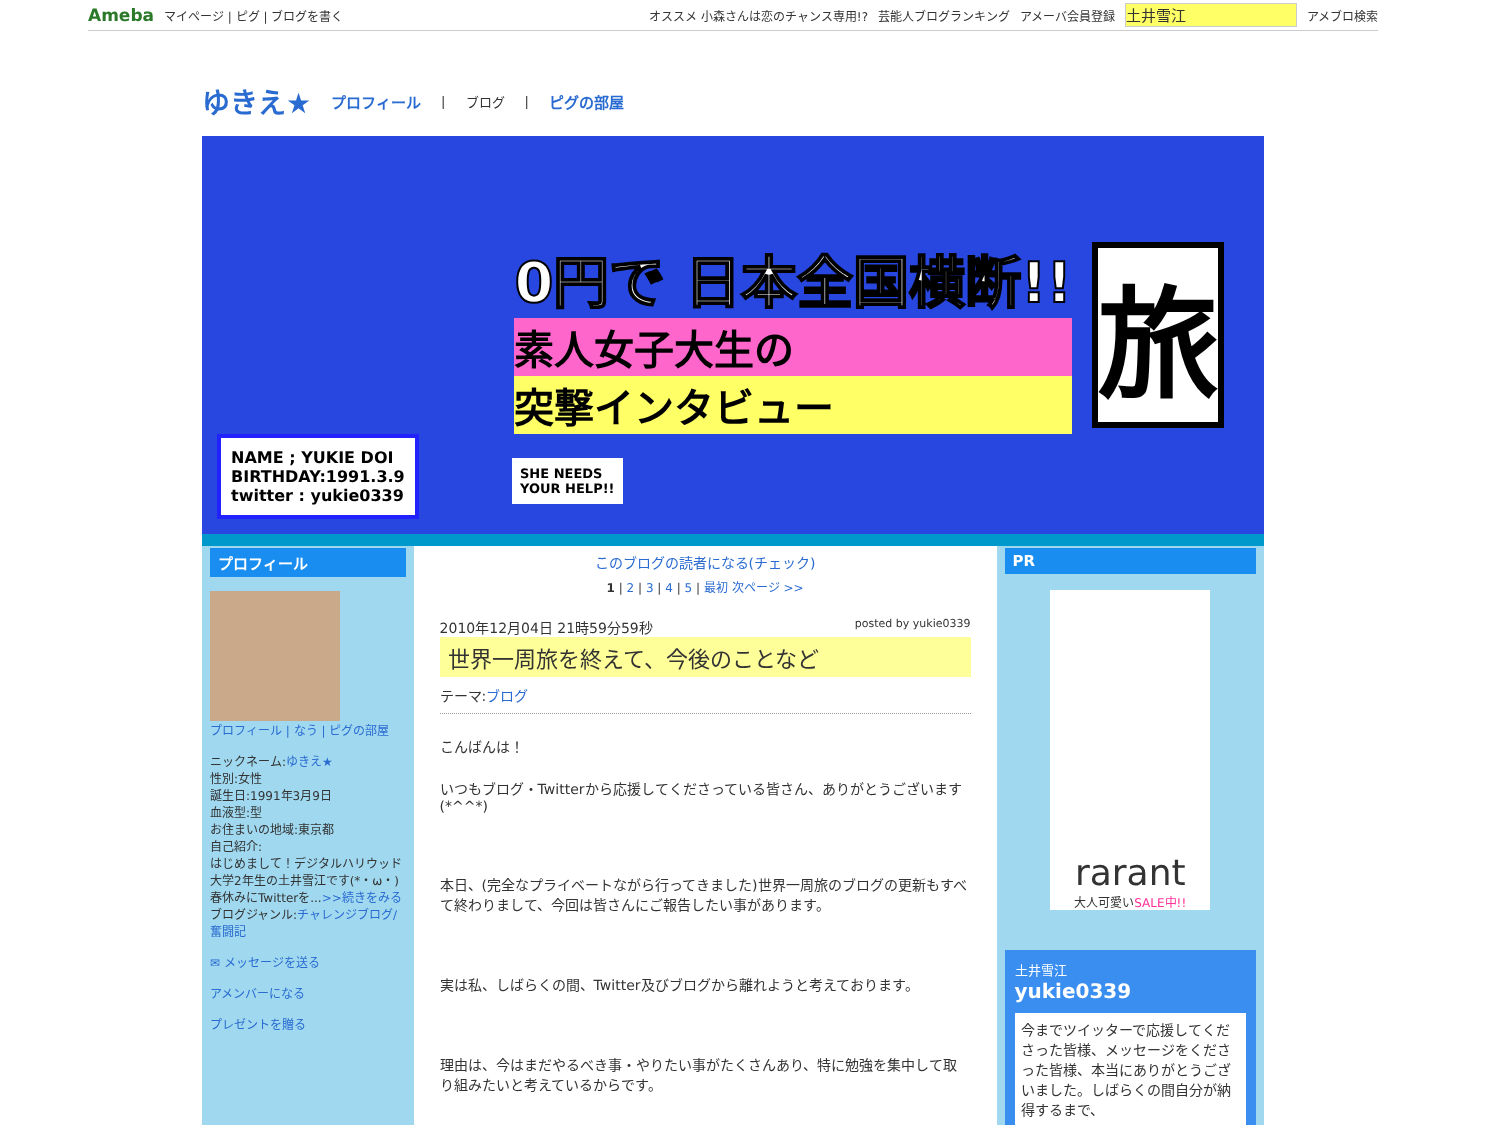Ameba マイページ | ピグ | ブログを書く オススメ 小森さんは恋のチャンス専用!? 芸能人ブログランキング アメーバ会員登録 土井雪江 アメブロ検索
ゆきえ★
プロフィール | ブログ | ピグの部屋
NAME ; YUKIE DOI
BIRTHDAY:1991.3.9
twitter : yukie0339
SHE NEEDS
YOUR HELP!!
0円で 日本全国横断!!
素人女子大生の
突撃インタビュー
旅
プロフィール
プロフィール | なう | ピグの部屋
ニックネーム:ゆきえ★
性別:女性
誕生日:1991年3月9日
血液型:型
お住まいの地域:東京都
自己紹介:
はじめまして！デジタルハリウッド大学2年生の土井雪江です(*・ω・)春休みにTwitterを...>>続きをみる
ブログジャンル:チャレンジブログ/奮闘記
✉ メッセージを送る
アメンバーになる
プレゼントを贈る
このブログの読者になる(チェック)
1 | 2 | 3 | 4 | 5 | 最初 次ページ >>
2010年12月04日 21時59分59秒 posted by yukie0339
世界一周旅を終えて、今後のことなど
テーマ:ブログ
こんばんは！
いつもブログ・Twitterから応援してくださっている皆さん、ありがとうございます(*^^*)
本日、(完全なプライベートながら行ってきました)世界一周旅のブログの更新もすべて終わりまして、今回は皆さんにご報告したい事があります。
実は私、しばらくの間、Twitter及びブログから離れようと考えております。
理由は、今はまだやるべき事・やりたい事がたくさんあり、特に勉強を集中して取り組みたいと考えているからです。
PR
rarant
大人可愛いSALE中!!
土井雪江
yukie0339
今までツイッターで応援してくださった皆様、メッセージをくださった皆様、本当にありがとうございました。しばらくの間自分が納得するまで、